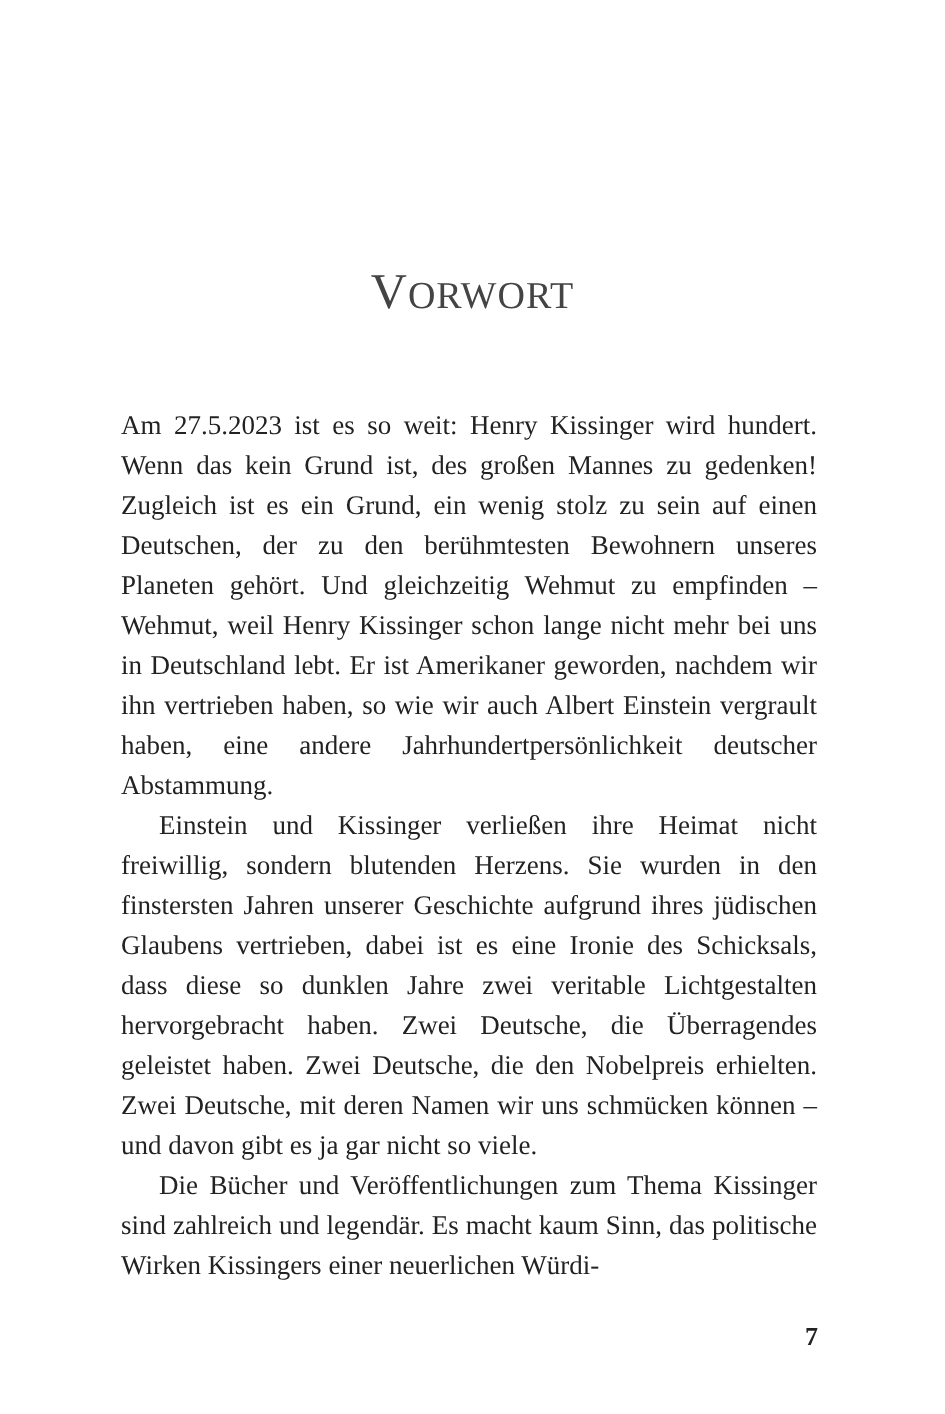VORWORT
Am 27.5.2023 ist es so weit: Henry Kissinger wird hundert. Wenn das kein Grund ist, des großen Mannes zu gedenken! Zugleich ist es ein Grund, ein wenig stolz zu sein auf einen Deutschen, der zu den berühmtesten Bewohnern unseres Planeten gehört. Und gleichzeitig Wehmut zu empfinden – Wehmut, weil Henry Kissinger schon lange nicht mehr bei uns in Deutschland lebt. Er ist Amerikaner geworden, nachdem wir ihn vertrieben haben, so wie wir auch Albert Einstein vergrault haben, eine andere Jahrhundertpersönlichkeit deutscher Abstammung.
Einstein und Kissinger verließen ihre Heimat nicht freiwillig, sondern blutenden Herzens. Sie wurden in den finstersten Jahren unserer Geschichte aufgrund ihres jüdischen Glaubens vertrieben, dabei ist es eine Ironie des Schicksals, dass diese so dunklen Jahre zwei veritable Lichtgestalten hervorgebracht haben. Zwei Deutsche, die Überragendes geleistet haben. Zwei Deutsche, die den Nobelpreis erhielten. Zwei Deutsche, mit deren Namen wir uns schmücken können – und davon gibt es ja gar nicht so viele.
Die Bücher und Veröffentlichungen zum Thema Kissinger sind zahlreich und legendär. Es macht kaum Sinn, das politische Wirken Kissingers einer neuerlichen Würdi-
7